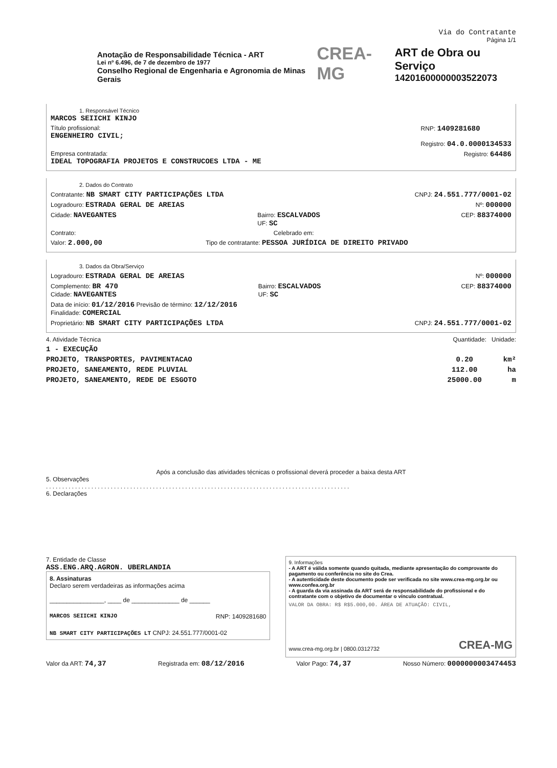Via do Contratante
Página 1/1
Anotação de Responsabilidade Técnica - ART
Lei nº 6.496, de 7 de dezembro de 1977
Conselho Regional de Engenharia e Agronomia de Minas Gerais
CREA-MG
ART de Obra ou Serviço
14201600000003522073
1. Responsável Técnico
MARCOS SEIICHI KINJO
Título profissional:
ENGENHEIRO CIVIL;
RNP: 1409281680
Registro: 04.0.0000134533
Empresa contratada:
IDEAL TOPOGRAFIA PROJETOS E CONSTRUCOES LTDA - ME
Registro: 64486
2. Dados do Contrato
Contratante: NB SMART CITY PARTICIPAÇÕES LTDA
CNPJ: 24.551.777/0001-02
Logradouro: ESTRADA GERAL DE AREIAS
Nº: 000000
Cidade: NAVEGANTES
Bairro: ESCALVADOS
UF: SC
CEP: 88374000
Contrato: Celebrado em:
Valor: 2.000,00
Tipo de contratante: PESSOA JURÍDICA DE DIREITO PRIVADO
3. Dados da Obra/Serviço
Logradouro: ESTRADA GERAL DE AREIAS
Nº: 000000
Complemento: BR 470
Cidade: NAVEGANTES
Bairro: ESCALVADOS
UF: SC
CEP: 88374000
Data de início: 01/12/2016 Previsão de término: 12/12/2016
Finalidade: COMERCIAL
Proprietário: NB SMART CITY PARTICIPAÇÕES LTDA
CNPJ: 24.551.777/0001-02
4. Atividade Técnica Quantidade: Unidade:
1 - EXECUÇÃO
PROJETO, TRANSPORTES, PAVIMENTACAO
0.20 km²
PROJETO, SANEAMENTO, REDE PLUVIAL
112.00 ha
PROJETO, SANEAMENTO, REDE DE ESGOTO
25000.00 m
Após a conclusão das atividades técnicas o profissional deverá proceder a baixa desta ART
5. Observações
..............................................................................................
6. Declarações
7. Entidade de Classe
ASS.ENG.ARQ.AGRON. UBERLANDIA
8. Assinaturas
Declaro serem verdadeiras as informações acima
________________, ____ de ______________ de ______
MARCOS SEIICHI KINJO RNP: 1409281680
NB SMART CITY PARTICIPAÇÕES LT CNPJ: 24.551.777/0001-02
9. Informações
- A ART é válida somente quando quitada, mediante apresentação do comprovante do pagamento ou conferência no site do Crea.
- A autenticidade deste documento pode ser verificada no site www.crea-mg.org.br ou www.confea.org.br
- A guarda da via assinada da ART será de responsabilidade do profissional e do contratante com o objetivo de documentar o vínculo contratual.
VALOR DA OBRA: R$ R$5.000,00. ÁREA DE ATUAÇÃO: CIVIL,
www.crea-mg.org.br | 0800.0312732 CREA-MG
Valor da ART: 74,37
Registrada em: 08/12/2016
Valor Pago: 74,37
Nosso Número: 0000000003474453